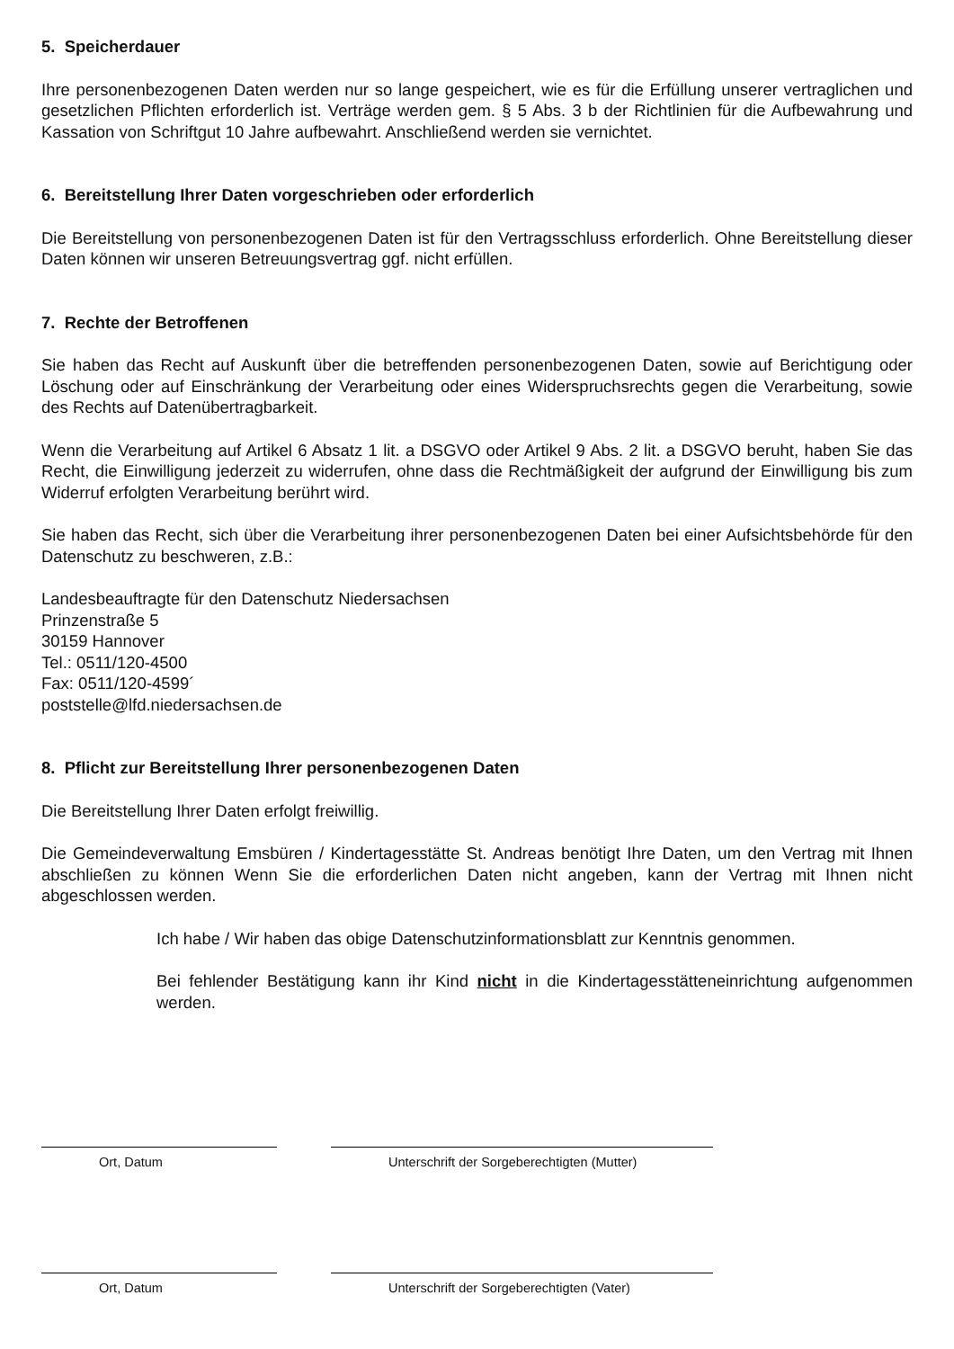5. Speicherdauer
Ihre personenbezogenen Daten werden nur so lange gespeichert, wie es für die Erfüllung unserer vertraglichen und gesetzlichen Pflichten erforderlich ist. Verträge werden gem. § 5 Abs. 3 b der Richtlinien für die Aufbewahrung und Kassation von Schriftgut 10 Jahre aufbewahrt. Anschließend werden sie vernichtet.
6. Bereitstellung Ihrer Daten vorgeschrieben oder erforderlich
Die Bereitstellung von personenbezogenen Daten ist für den Vertragsschluss erforderlich. Ohne Bereitstellung dieser Daten können wir unseren Betreuungsvertrag ggf. nicht erfüllen.
7. Rechte der Betroffenen
Sie haben das Recht auf Auskunft über die betreffenden personenbezogenen Daten, sowie auf Berichtigung oder Löschung oder auf Einschränkung der Verarbeitung oder eines Widerspruchsrechts gegen die Verarbeitung, sowie des Rechts auf Datenübertragbarkeit.
Wenn die Verarbeitung auf Artikel 6 Absatz 1 lit. a DSGVO oder Artikel 9 Abs. 2 lit. a DSGVO beruht, haben Sie das Recht, die Einwilligung jederzeit zu widerrufen, ohne dass die Rechtmäßigkeit der aufgrund der Einwilligung bis zum Widerruf erfolgten Verarbeitung berührt wird.
Sie haben das Recht, sich über die Verarbeitung ihrer personenbezogenen Daten bei einer Aufsichtsbehörde für den Datenschutz zu beschweren, z.B.:
Landesbeauftragte für den Datenschutz Niedersachsen
Prinzenstraße 5
30159 Hannover
Tel.: 0511/120-4500
Fax: 0511/120-4599´
poststelle@lfd.niedersachsen.de
8. Pflicht zur Bereitstellung Ihrer personenbezogenen Daten
Die Bereitstellung Ihrer Daten erfolgt freiwillig.
Die Gemeindeverwaltung Emsbüren / Kindertagesstätte St. Andreas benötigt Ihre Daten, um den Vertrag mit Ihnen abschließen zu können Wenn Sie die erforderlichen Daten nicht angeben, kann der Vertrag mit Ihnen nicht abgeschlossen werden.
Ich habe / Wir haben das obige Datenschutzinformationsblatt zur Kenntnis genommen.
Bei fehlender Bestätigung kann ihr Kind nicht in die Kindertagesstätteneinrichtung aufgenommen werden.
Ort, Datum Unterschrift der Sorgeberechtigten (Mutter)
Ort, Datum Unterschrift der Sorgeberechtigten (Vater)